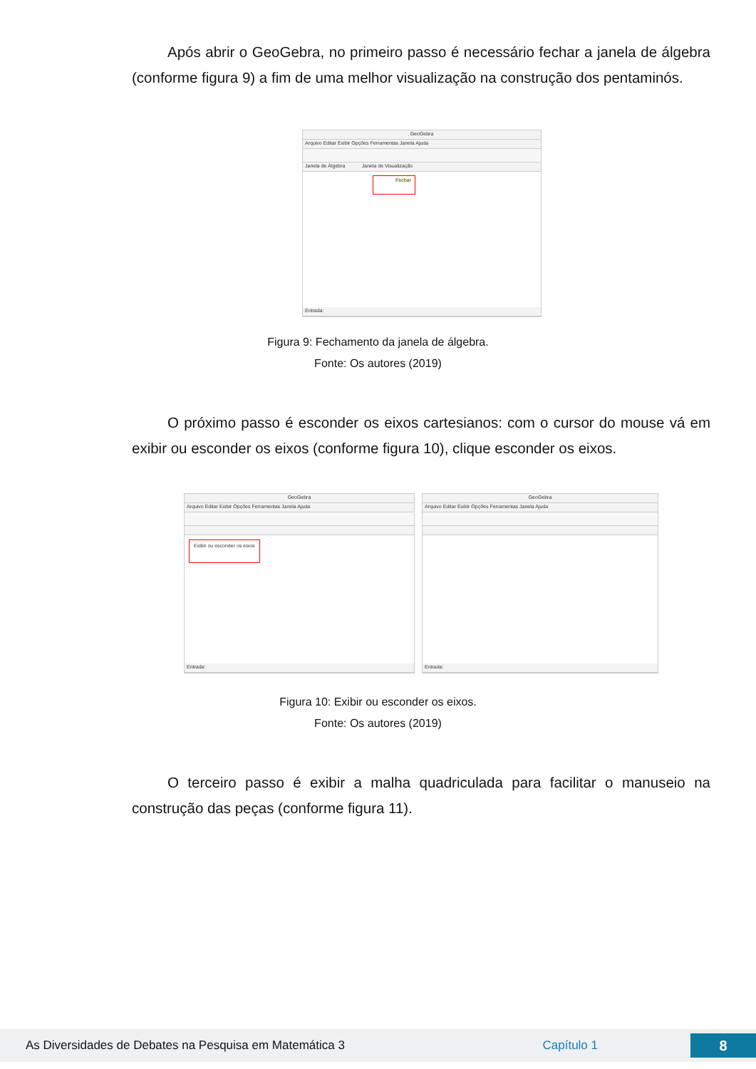Após abrir o GeoGebra, no primeiro passo é necessário fechar a janela de álgebra (conforme figura 9) a fim de uma melhor visualização na construção dos pentaminós.
GeoGebra
Arquivo Editar Exibir Opções Ferramentas Janela Ajuda
Janela de Álgebra Janela de Visualização
Fechar
Entrada:
Figura 9: Fechamento da janela de álgebra.
Fonte: Os autores (2019)
O próximo passo é esconder os eixos cartesianos: com o cursor do mouse vá em exibir ou esconder os eixos (conforme figura 10), clique esconder os eixos.
GeoGebra
Arquivo Editar Exibir Opções Ferramentas Janela Ajuda
Exibir ou esconder os eixos
Entrada:
GeoGebra
Arquivo Editar Exibir Opções Ferramentas Janela Ajuda
Entrada:
Figura 10: Exibir ou esconder os eixos.
Fonte: Os autores (2019)
O terceiro passo é exibir a malha quadriculada para facilitar o manuseio na construção das peças (conforme figura 11).
As Diversidades de Debates na Pesquisa em Matemática 3 Capítulo 1 8